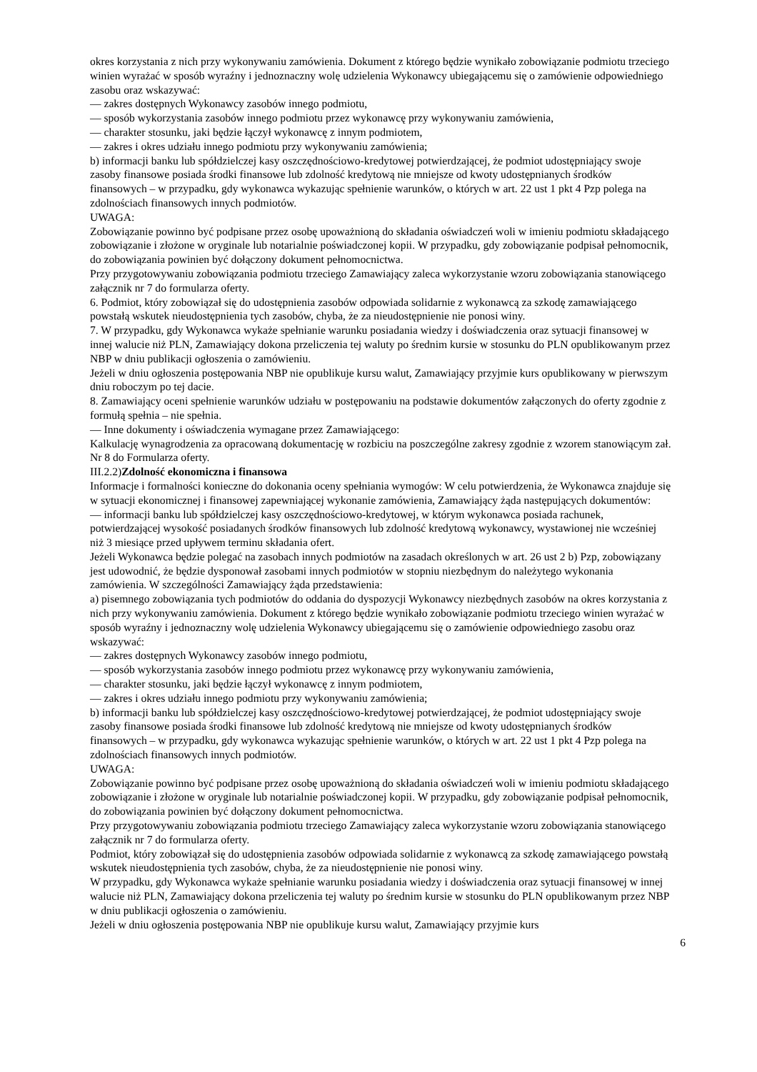okres korzystania z nich przy wykonywaniu zamówienia. Dokument z którego będzie wynikało zobowiązanie podmiotu trzeciego winien wyrażać w sposób wyraźny i jednoznaczny wolę udzielenia Wykonawcy ubiegającemu się o zamówienie odpowiedniego zasobu oraz wskazywać:
— zakres dostępnych Wykonawcy zasobów innego podmiotu,
— sposób wykorzystania zasobów innego podmiotu przez wykonawcę przy wykonywaniu zamówienia,
— charakter stosunku, jaki będzie łączył wykonawcę z innym podmiotem,
— zakres i okres udziału innego podmiotu przy wykonywaniu zamówienia;
b) informacji banku lub spółdzielczej kasy oszczędnościowo-kredytowej potwierdzającej, że podmiot udostępniający swoje zasoby finansowe posiada środki finansowe lub zdolność kredytową nie mniejsze od kwoty udostępnianych środków finansowych – w przypadku, gdy wykonawca wykazując spełnienie warunków, o których w art. 22 ust 1 pkt 4 Pzp polega na zdolnościach finansowych innych podmiotów.
UWAGA:
Zobowiązanie powinno być podpisane przez osobę upoważnioną do składania oświadczeń woli w imieniu podmiotu składającego zobowiązanie i złożone w oryginale lub notarialnie poświadczonej kopii. W przypadku, gdy zobowiązanie podpisał pełnomocnik, do zobowiązania powinien być dołączony dokument pełnomocnictwa.
Przy przygotowywaniu zobowiązania podmiotu trzeciego Zamawiający zaleca wykorzystanie wzoru zobowiązania stanowiącego załącznik nr 7 do formularza oferty.
6. Podmiot, który zobowiązał się do udostępnienia zasobów odpowiada solidarnie z wykonawcą za szkodę zamawiającego powstałą wskutek nieudostępnienia tych zasobów, chyba, że za nieudostępnienie nie ponosi winy.
7. W przypadku, gdy Wykonawca wykaże spełnianie warunku posiadania wiedzy i doświadczenia oraz sytuacji finansowej w innej walucie niż PLN, Zamawiający dokona przeliczenia tej waluty po średnim kursie w stosunku do PLN opublikowanym przez NBP w dniu publikacji ogłoszenia o zamówieniu.
Jeżeli w dniu ogłoszenia postępowania NBP nie opublikuje kursu walut, Zamawiający przyjmie kurs opublikowany w pierwszym dniu roboczym po tej dacie.
8. Zamawiający oceni spełnienie warunków udziału w postępowaniu na podstawie dokumentów załączonych do oferty zgodnie z formułą spełnia – nie spełnia.
— Inne dokumenty i oświadczenia wymagane przez Zamawiającego:
Kalkulację wynagrodzenia za opracowaną dokumentację w rozbiciu na poszczególne zakresy zgodnie z wzorem stanowiącym zał. Nr 8 do Formularza oferty.
III.2.2)Zdolność ekonomiczna i finansowa
Informacje i formalności konieczne do dokonania oceny spełniania wymogów: W celu potwierdzenia, że Wykonawca znajduje się w sytuacji ekonomicznej i finansowej zapewniającej wykonanie zamówienia, Zamawiający żąda następujących dokumentów:
— informacji banku lub spółdzielczej kasy oszczędnościowo-kredytowej, w którym wykonawca posiada rachunek, potwierdzającej wysokość posiadanych środków finansowych lub zdolność kredytową wykonawcy, wystawionej nie wcześniej niż 3 miesiące przed upływem terminu składania ofert.
Jeżeli Wykonawca będzie polegać na zasobach innych podmiotów na zasadach określonych w art. 26 ust 2 b) Pzp, zobowiązany jest udowodnić, że będzie dysponował zasobami innych podmiotów w stopniu niezbędnym do należytego wykonania zamówienia. W szczególności Zamawiający żąda przedstawienia:
a) pisemnego zobowiązania tych podmiotów do oddania do dyspozycji Wykonawcy niezbędnych zasobów na okres korzystania z nich przy wykonywaniu zamówienia. Dokument z którego będzie wynikało zobowiązanie podmiotu trzeciego winien wyrażać w sposób wyraźny i jednoznaczny wolę udzielenia Wykonawcy ubiegającemu się o zamówienie odpowiedniego zasobu oraz wskazywać:
— zakres dostępnych Wykonawcy zasobów innego podmiotu,
— sposób wykorzystania zasobów innego podmiotu przez wykonawcę przy wykonywaniu zamówienia,
— charakter stosunku, jaki będzie łączył wykonawcę z innym podmiotem,
— zakres i okres udziału innego podmiotu przy wykonywaniu zamówienia;
b) informacji banku lub spółdzielczej kasy oszczędnościowo-kredytowej potwierdzającej, że podmiot udostępniający swoje zasoby finansowe posiada środki finansowe lub zdolność kredytową nie mniejsze od kwoty udostępnianych środków finansowych – w przypadku, gdy wykonawca wykazując spełnienie warunków, o których w art. 22 ust 1 pkt 4 Pzp polega na zdolnościach finansowych innych podmiotów.
UWAGA:
Zobowiązanie powinno być podpisane przez osobę upoważnioną do składania oświadczeń woli w imieniu podmiotu składającego zobowiązanie i złożone w oryginale lub notarialnie poświadczonej kopii. W przypadku, gdy zobowiązanie podpisał pełnomocnik, do zobowiązania powinien być dołączony dokument pełnomocnictwa.
Przy przygotowywaniu zobowiązania podmiotu trzeciego Zamawiający zaleca wykorzystanie wzoru zobowiązania stanowiącego załącznik nr 7 do formularza oferty.
Podmiot, który zobowiązał się do udostępnienia zasobów odpowiada solidarnie z wykonawcą za szkodę zamawiającego powstałą wskutek nieudostępnienia tych zasobów, chyba, że za nieudostępnienie nie ponosi winy.
W przypadku, gdy Wykonawca wykaże spełnianie warunku posiadania wiedzy i doświadczenia oraz sytuacji finansowej w innej walucie niż PLN, Zamawiający dokona przeliczenia tej waluty po średnim kursie w stosunku do PLN opublikowanym przez NBP w dniu publikacji ogłoszenia o zamówieniu.
Jeżeli w dniu ogłoszenia postępowania NBP nie opublikuje kursu walut, Zamawiający przyjmie kurs
6